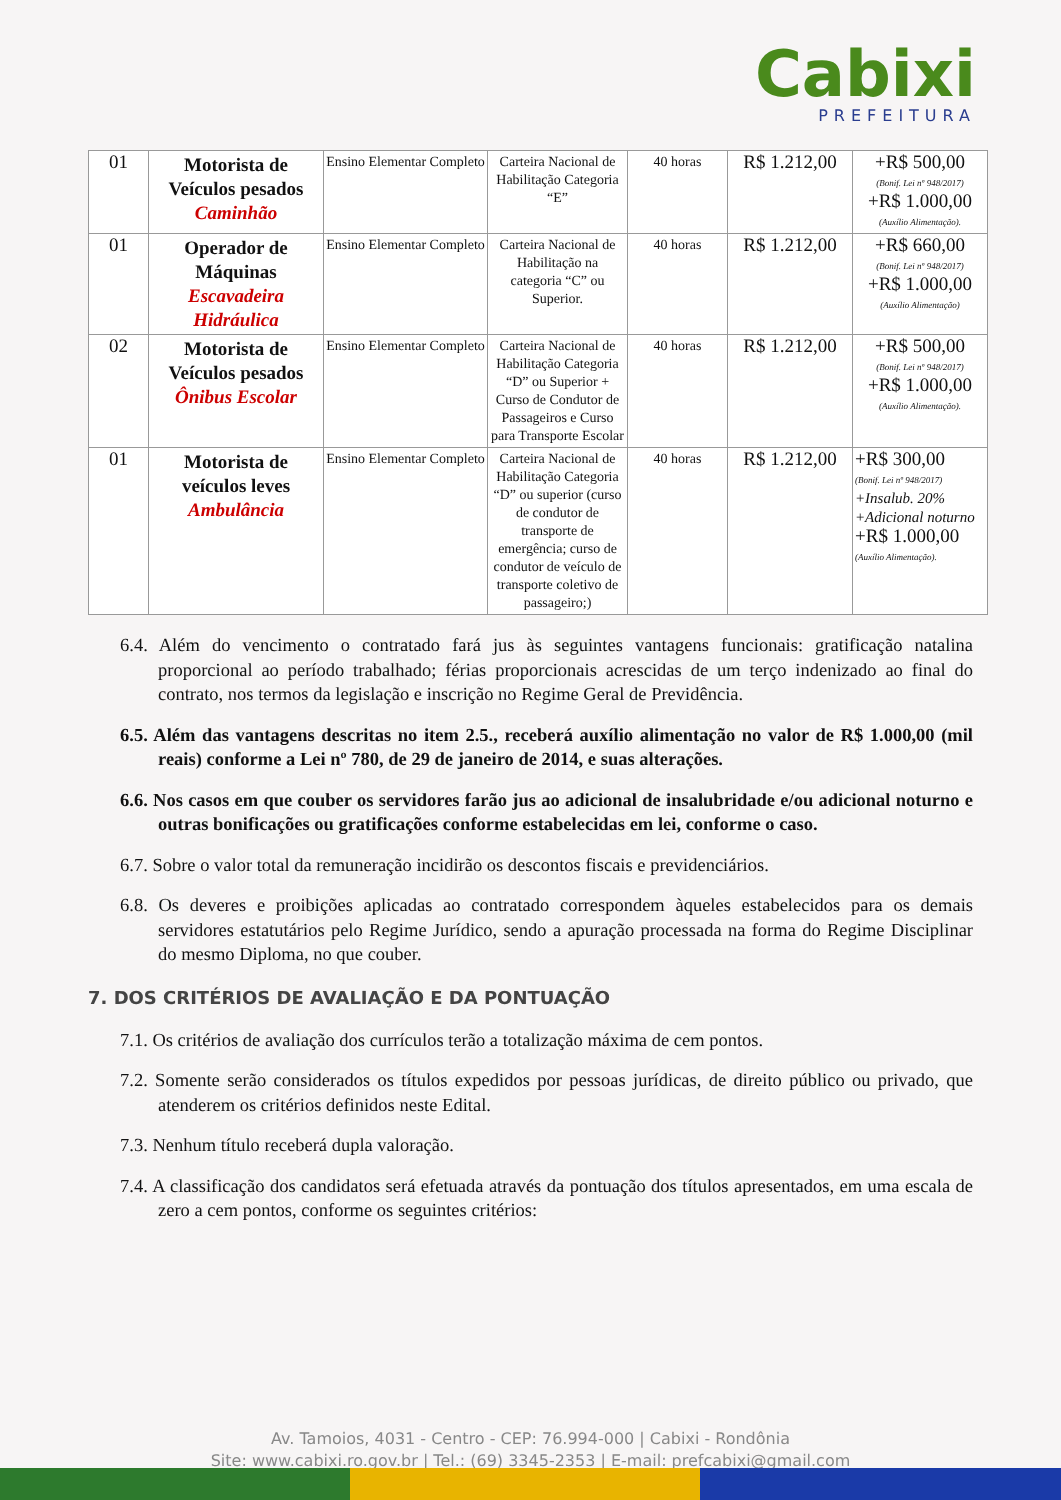Cabixi
PREFEITURA
| 01 | Motorista de Veículos pesados Caminhão | Ensino Elementar Completo | Carteira Nacional de Habilitação Categoria “E” | 40 horas | R$ 1.212,00 | +R$ 500,00 (Bonif. Lei nº 948/2017) +R$ 1.000,00 (Auxílio Alimentação). |
| 01 | Operador de Máquinas Escavadeira Hidráulica | Ensino Elementar Completo | Carteira Nacional de Habilitação na categoria “C” ou Superior. | 40 horas | R$ 1.212,00 | +R$ 660,00 (Bonif. Lei nº 948/2017) +R$ 1.000,00 (Auxílio Alimentação) |
| 02 | Motorista de Veículos pesados Ônibus Escolar | Ensino Elementar Completo | Carteira Nacional de Habilitação Categoria “D” ou Superior + Curso de Condutor de Passageiros e Curso para Transporte Escolar | 40 horas | R$ 1.212,00 | +R$ 500,00 (Bonif. Lei nº 948/2017) +R$ 1.000,00 (Auxílio Alimentação). |
| 01 | Motorista de veículos leves Ambulância | Ensino Elementar Completo | Carteira Nacional de Habilitação Categoria “D” ou superior (curso de condutor de transporte de emergência; curso de condutor de veículo de transporte coletivo de passageiro;) | 40 horas | R$ 1.212,00 | +R$ 300,00 (Bonif. Lei nº 948/2017) +Insalub. 20% +Adicional noturno +R$ 1.000,00 (Auxílio Alimentação). |
6.4. Além do vencimento o contratado fará jus às seguintes vantagens funcionais: gratificação natalina proporcional ao período trabalhado; férias proporcionais acrescidas de um terço indenizado ao final do contrato, nos termos da legislação e inscrição no Regime Geral de Previdência.
6.5. Além das vantagens descritas no item 2.5., receberá auxílio alimentação no valor de R$ 1.000,00 (mil reais) conforme a Lei nº 780, de 29 de janeiro de 2014, e suas alterações.
6.6. Nos casos em que couber os servidores farão jus ao adicional de insalubridade e/ou adicional noturno e outras bonificações ou gratificações conforme estabelecidas em lei, conforme o caso.
6.7. Sobre o valor total da remuneração incidirão os descontos fiscais e previdenciários.
6.8. Os deveres e proibições aplicadas ao contratado correspondem àqueles estabelecidos para os demais servidores estatutários pelo Regime Jurídico, sendo a apuração processada na forma do Regime Disciplinar do mesmo Diploma, no que couber.
7. DOS CRITÉRIOS DE AVALIAÇÃO E DA PONTUAÇÃO
7.1. Os critérios de avaliação dos currículos terão a totalização máxima de cem pontos.
7.2. Somente serão considerados os títulos expedidos por pessoas jurídicas, de direito público ou privado, que atenderem os critérios definidos neste Edital.
7.3. Nenhum título receberá dupla valoração.
7.4. A classificação dos candidatos será efetuada através da pontuação dos títulos apresentados, em uma escala de zero a cem pontos, conforme os seguintes critérios:
Av. Tamoios, 4031 - Centro - CEP: 76.994-000 | Cabixi - Rondônia
Site: www.cabixi.ro.gov.br | Tel.: (69) 3345-2353 | E-mail: prefcabixi@gmail.com